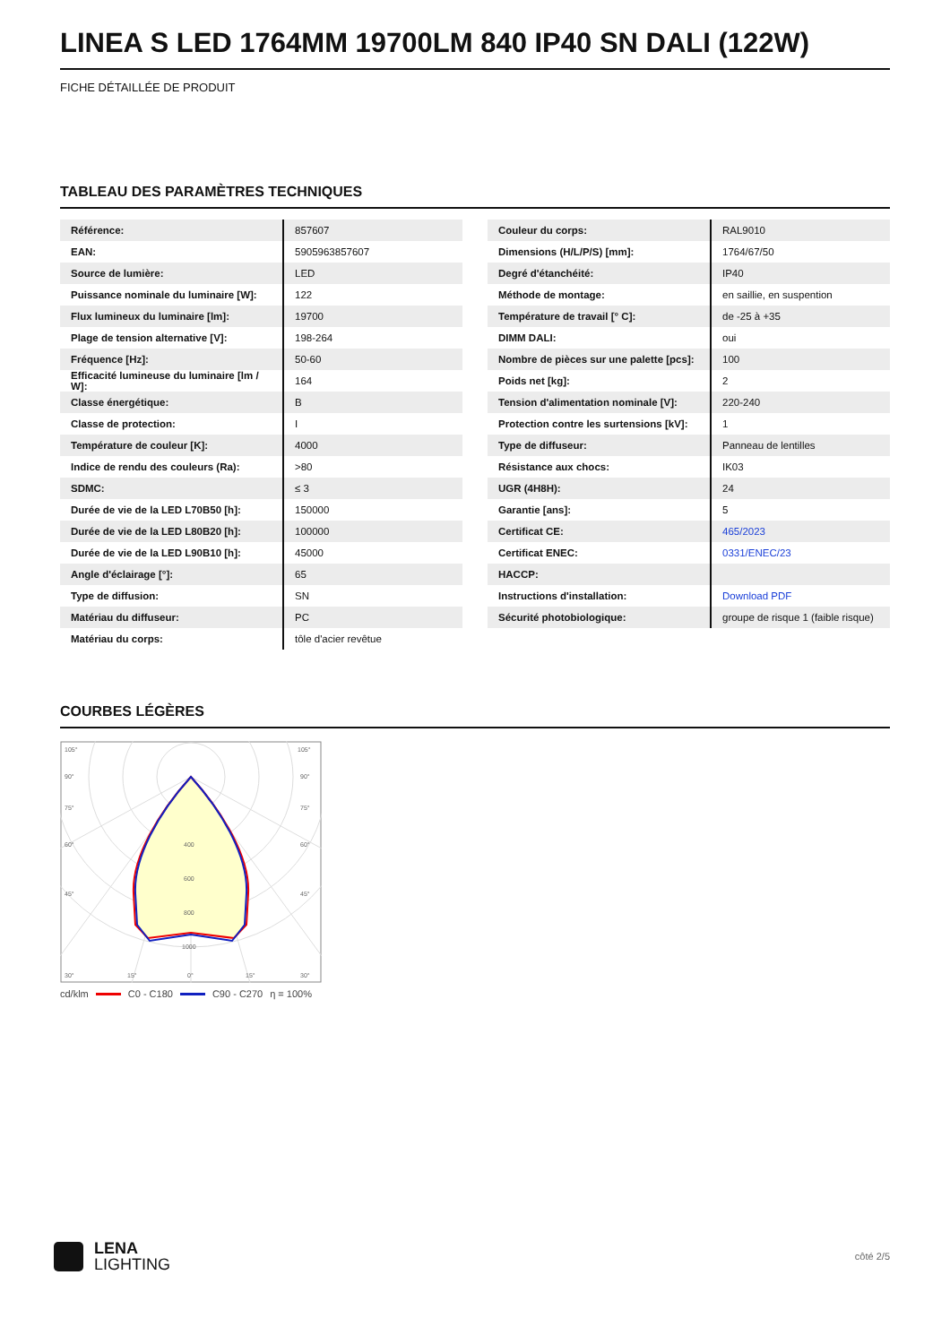LINEA S LED 1764MM 19700LM 840 IP40 SN DALI (122W)
FICHE DÉTAILLÉE DE PRODUIT
TABLEAU DES PARAMÈTRES TECHNIQUES
| Référence: | 857607 |
| EAN: | 5905963857607 |
| Source de lumière: | LED |
| Puissance nominale du luminaire [W]: | 122 |
| Flux lumineux du luminaire [lm]: | 19700 |
| Plage de tension alternative [V]: | 198-264 |
| Fréquence [Hz]: | 50-60 |
| Efficacité lumineuse du luminaire [lm / W]: | 164 |
| Classe énergétique: | B |
| Classe de protection: | I |
| Température de couleur [K]: | 4000 |
| Indice de rendu des couleurs (Ra): | >80 |
| SDMC: | ≤ 3 |
| Durée de vie de la LED L70B50 [h]: | 150000 |
| Durée de vie de la LED L80B20 [h]: | 100000 |
| Durée de vie de la LED L90B10 [h]: | 45000 |
| Angle d'éclairage [°]: | 65 |
| Type de diffusion: | SN |
| Matériau du diffuseur: | PC |
| Matériau du corps: | tôle d'acier revêtue |
| Couleur du corps: | RAL9010 |
| Dimensions (H/L/P/S) [mm]: | 1764/67/50 |
| Degré d'étanchéité: | IP40 |
| Méthode de montage: | en saillie, en suspention |
| Température de travail [° C]: | de -25 à +35 |
| DIMM DALI: | oui |
| Nombre de pièces sur une palette [pcs]: | 100 |
| Poids net [kg]: | 2 |
| Tension d'alimentation nominale [V]: | 220-240 |
| Protection contre les surtensions [kV]: | 1 |
| Type de diffuseur: | Panneau de lentilles |
| Résistance aux chocs: | IK03 |
| UGR (4H8H): | 24 |
| Garantie [ans]: | 5 |
| Certificat CE: | 465/2023 |
| Certificat ENEC: | 0331/ENEC/23 |
| HACCP: | |
| Instructions d'installation: | Download PDF |
| Sécurité photobiologique: | groupe de risque 1 (faible risque) |
COURBES LÉGÈRES
105°
105°
90°
90°
75°
75°
60°
60°
45°
45°
400
600
800
1000
30°
15°
0°
15°
30°
cd/klm C0 - C180 C90 - C270 η = 100%
LENA
LIGHTING
côté 2/5